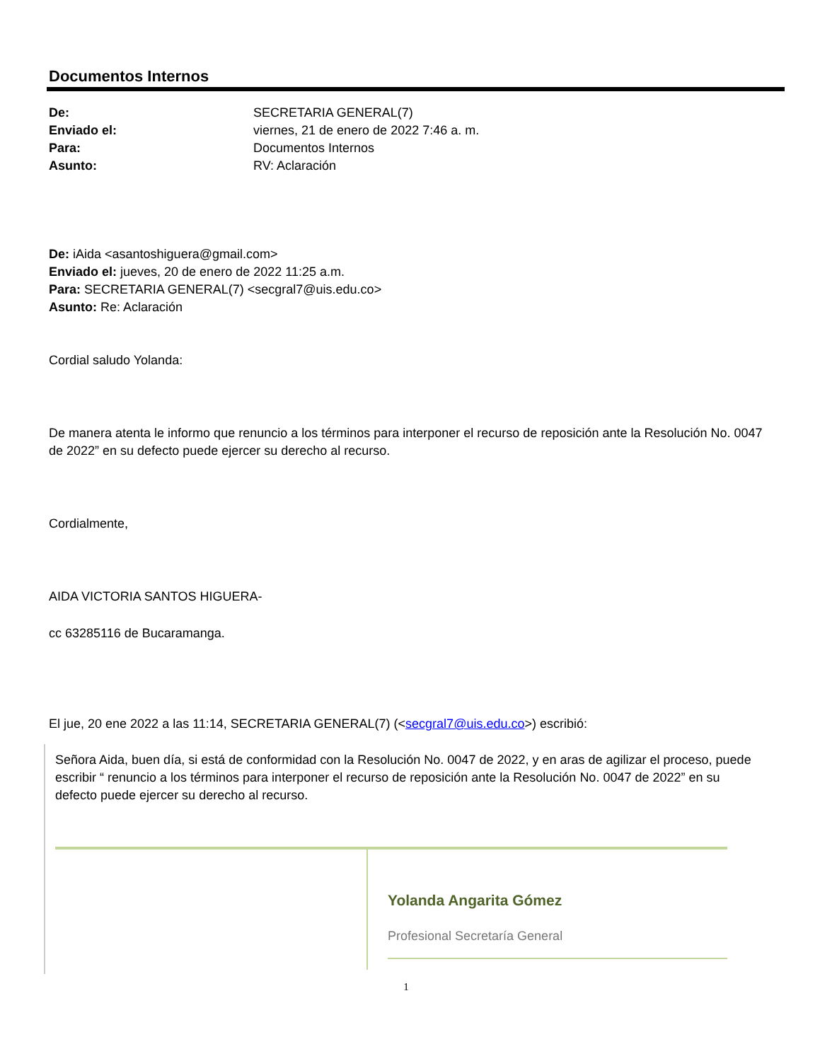Documentos Internos
| De: | SECRETARIA GENERAL(7) |
| Enviado el: | viernes, 21 de enero de 2022 7:46 a. m. |
| Para: | Documentos Internos |
| Asunto: | RV: Aclaración |
De: iAida <asantoshiguera@gmail.com>
Enviado el: jueves, 20 de enero de 2022 11:25 a.m.
Para: SECRETARIA GENERAL(7) <secgral7@uis.edu.co>
Asunto: Re: Aclaración
Cordial saludo Yolanda:
De manera atenta le informo que renuncio a los términos para interponer el recurso de reposición ante la Resolución No. 0047 de 2022” en su defecto puede ejercer su derecho al recurso.
Cordialmente,
AIDA VICTORIA SANTOS HIGUERA-
cc 63285116 de Bucaramanga.
El jue, 20 ene 2022 a las 11:14, SECRETARIA GENERAL(7) (<secgral7@uis.edu.co>) escribió:
Señora Aida, buen día, si está de conformidad con la Resolución No. 0047 de 2022, y en aras de agilizar el proceso, puede escribir “ renuncio a los términos para interponer el recurso de reposición ante la Resolución No. 0047 de 2022” en su defecto puede ejercer su derecho al recurso.
Yolanda Angarita Gómez
Profesional Secretaría General
1